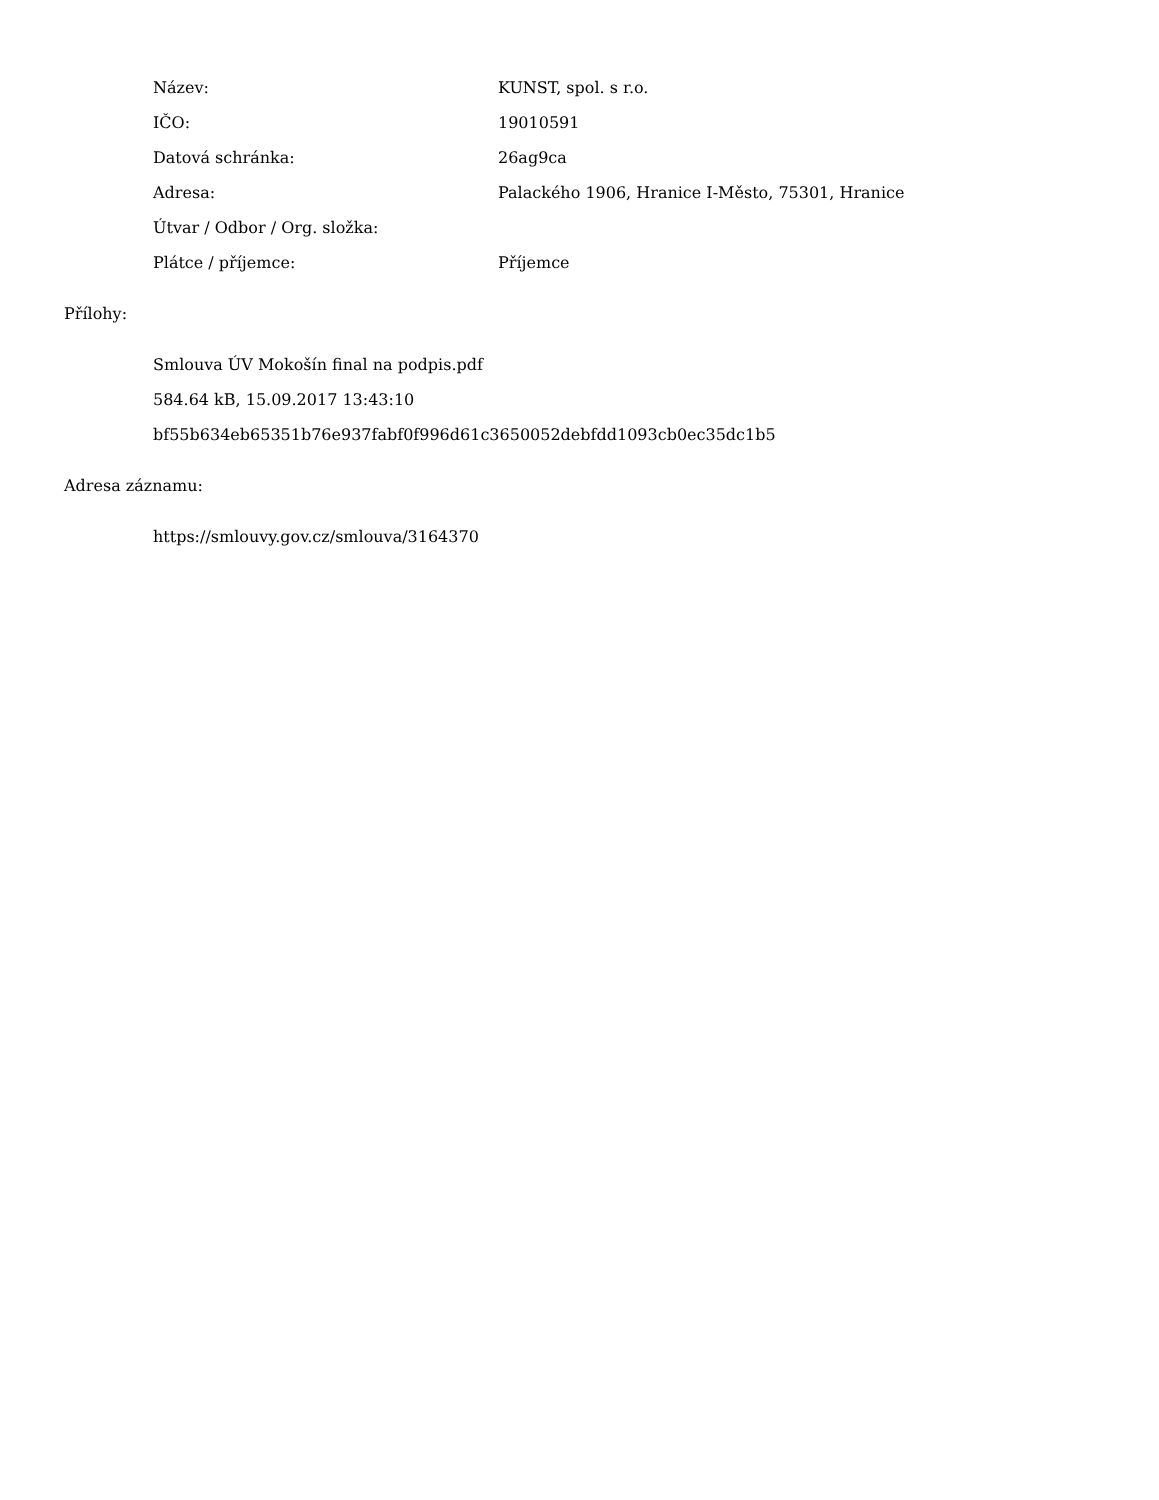| Název: | KUNST, spol. s r.o. |
| IČO: | 19010591 |
| Datová schránka: | 26ag9ca |
| Adresa: | Palackého 1906, Hranice I-Město, 75301, Hranice |
| Útvar / Odbor / Org. složka: | |
| Plátce / příjemce: | Příjemce |
Přílohy:
Smlouva ÚV Mokošín final na podpis.pdf
584.64 kB, 15.09.2017 13:43:10
bf55b634eb65351b76e937fabf0f996d61c3650052debfdd1093cb0ec35dc1b5
Adresa záznamu:
https://smlouvy.gov.cz/smlouva/3164370